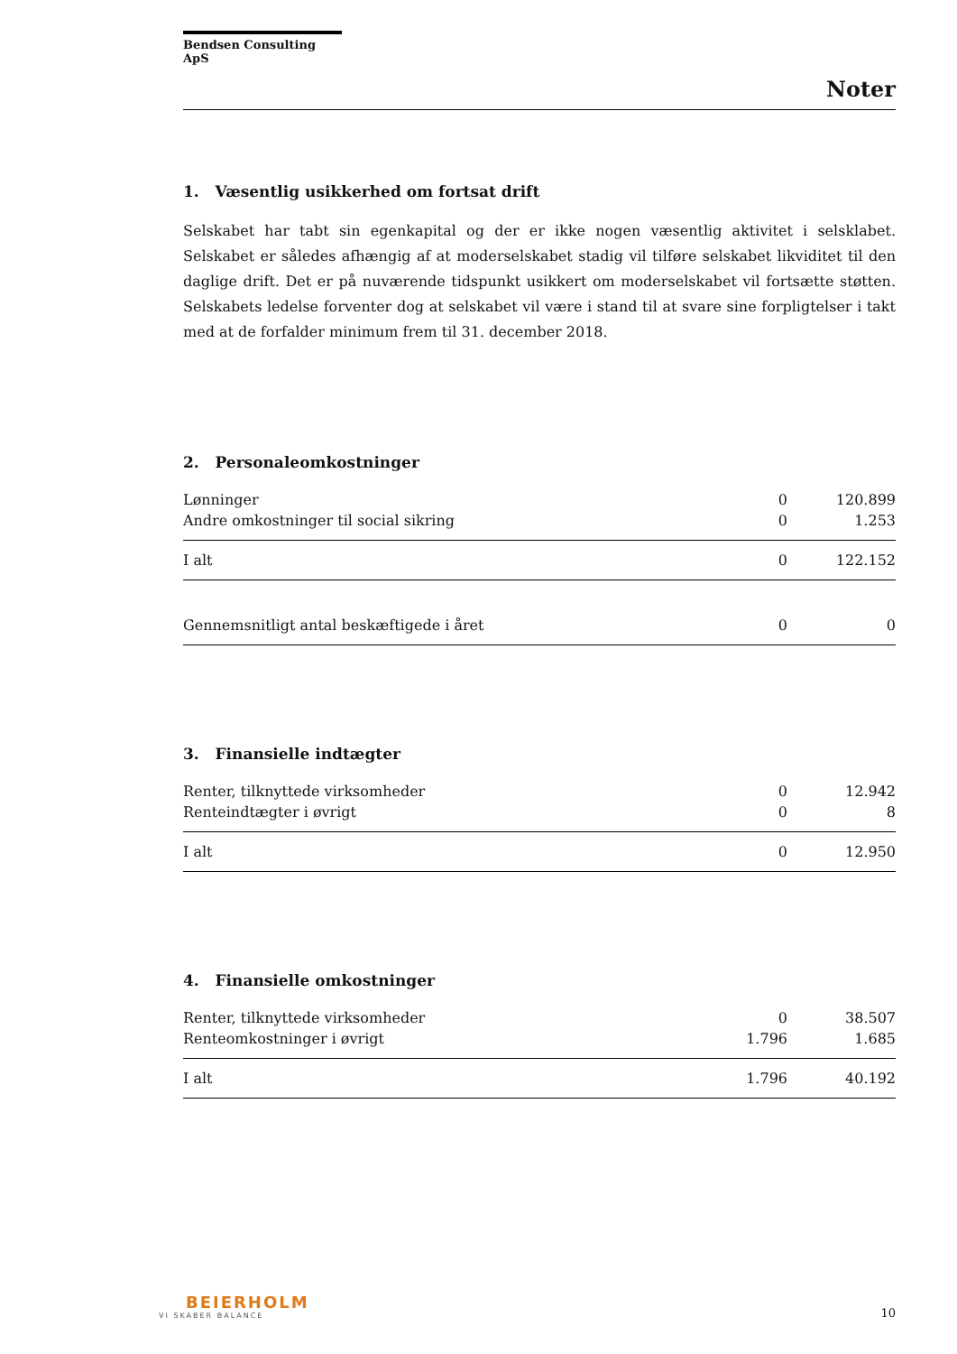Bendsen Consulting ApS
Noter
1. Væsentlig usikkerhed om fortsat drift
Selskabet har tabt sin egenkapital og der er ikke nogen væsentlig aktivitet i selsklabet. Selskabet er således afhængig af at moderselskabet stadig vil tilføre selskabet likviditet til den daglige drift. Det er på nuværende tidspunkt usikkert om moderselskabet vil fortsætte støtten. Selskabets ledelse forventer dog at selskabet vil være i stand til at svare sine forpligtelser i takt med at de forfalder minimum frem til 31. december 2018.
2. Personaleomkostninger
| Lønninger | 0 | 120.899 |
| Andre omkostninger til social sikring | 0 | 1.253 |
| I alt | 0 | 122.152 |
| Gennemsnitligt antal beskæftigede i året | 0 | 0 |
3. Finansielle indtægter
| Renter, tilknyttede virksomheder | 0 | 12.942 |
| Renteindtægter i øvrigt | 0 | 8 |
| I alt | 0 | 12.950 |
4. Finansielle omkostninger
| Renter, tilknyttede virksomheder | 0 | 38.507 |
| Renteomkostninger i øvrigt | 1.796 | 1.685 |
| I alt | 1.796 | 40.192 |
BEIERHOLM
VI SKABER BALANCE
10